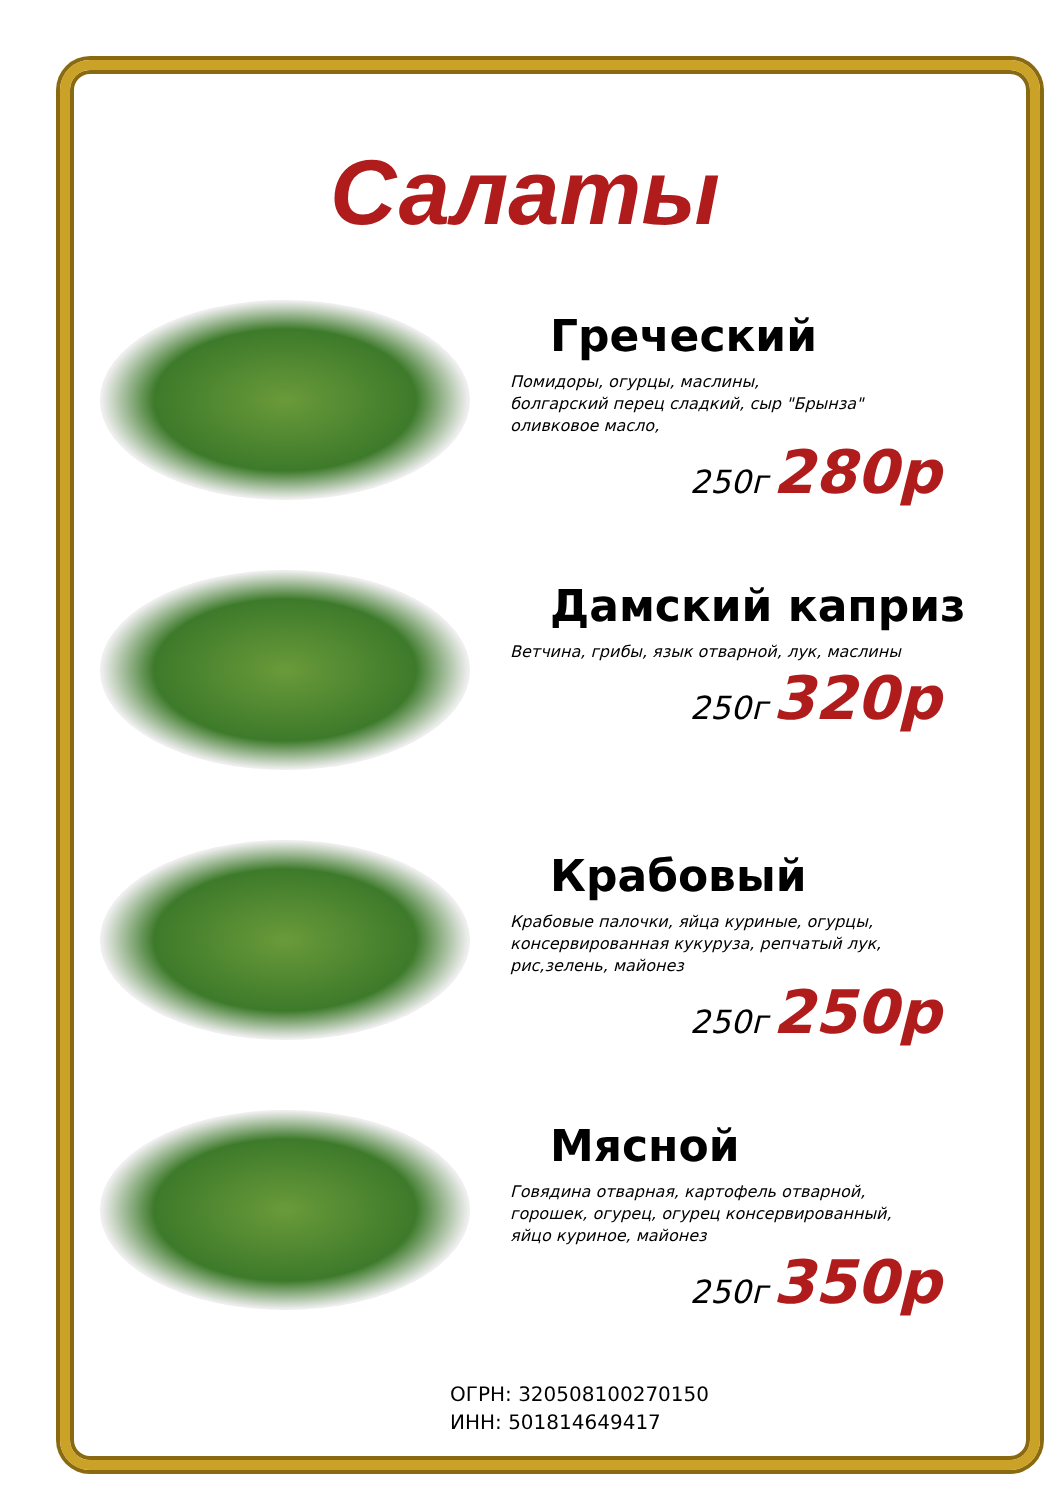Салаты
Греческий
Помидоры, огурцы, маслины,
болгарский перец сладкий, сыр "Брынза"
оливковое масло,
250г 280р
Дамский каприз
Ветчина, грибы, язык отварной, лук, маслины
250г 320р
Крабовый
Крабовые палочки, яйца куриные, огурцы,
консервированная кукуруза, репчатый лук,
рис,зелень, майонез
250г 250р
Мясной
Говядина отварная, картофель отварной,
горошек, огурец, огурец консервированный,
яйцо куриное, майонез
250г 350р
ОГРН: 320508100270150
ИНН: 501814649417